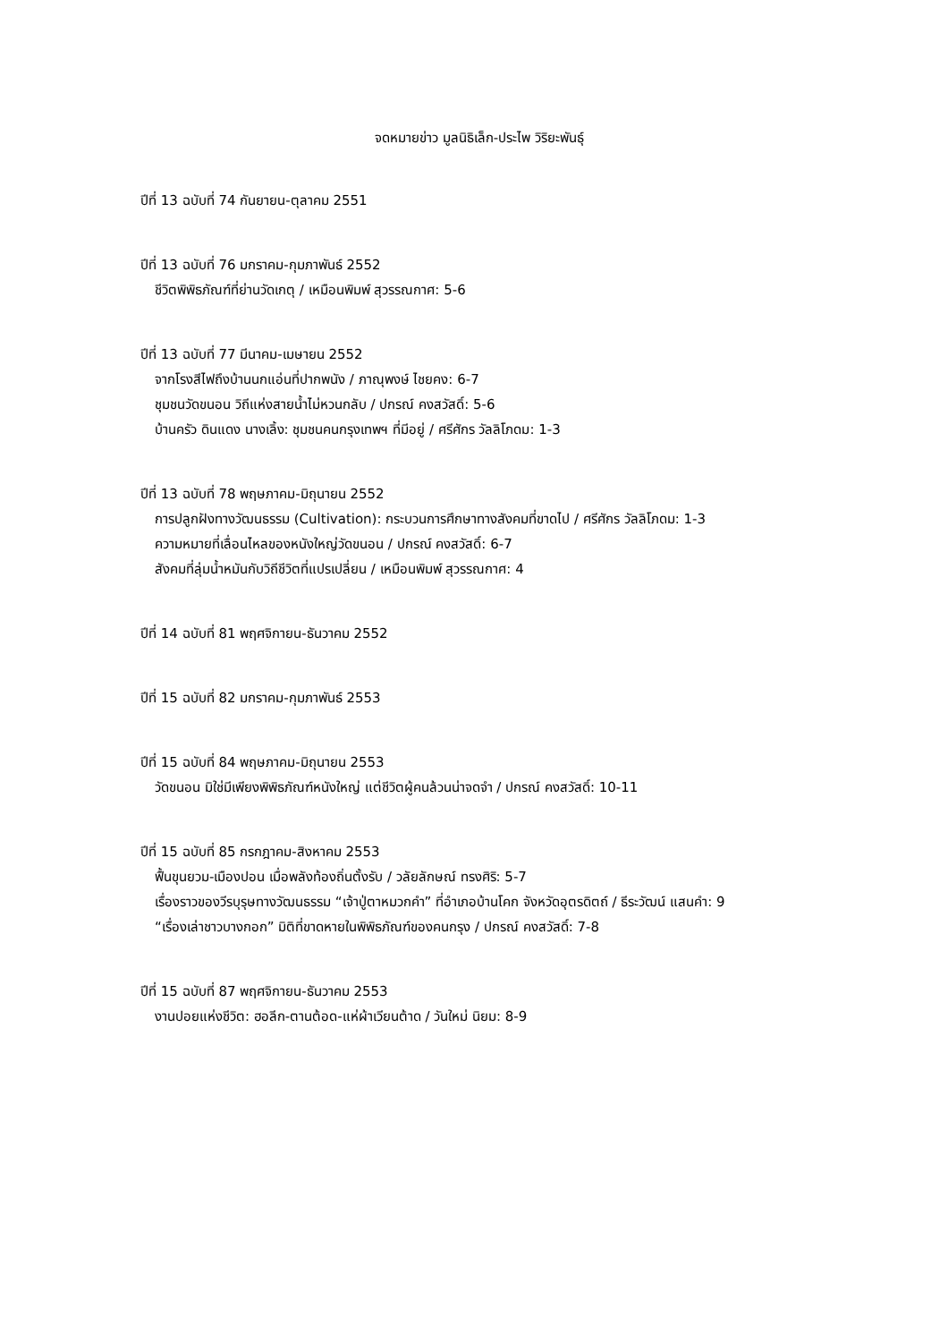จดหมายข่าว มูลนิธิเล็ก-ประไพ วิริยะพันธุ์
ปีที่ 13 ฉบับที่ 74 กันยายน-ตุลาคม 2551
ปีที่ 13 ฉบับที่ 76 มกราคม-กุมภาพันธ์ 2552
ชีวิตพิพิธภัณฑ์ที่ย่านวัดเกตุ / เหมือนพิมพ์ สุวรรณกาศ: 5-6
ปีที่ 13 ฉบับที่ 77 มีนาคม-เมษายน 2552
จากโรงสีไฟถึงบ้านนกแอ่นที่ปากพนัง / ภาณุพงษ์ ไชยคง: 6-7
ชุมชนวัดขนอน วิถีแห่งสายน้ำไม่หวนกลับ / ปกรณ์ คงสวัสดิ์: 5-6
บ้านครัว ดินแดง นางเลิ้ง: ชุมชนคนกรุงเทพฯ ที่มีอยู่ / ศรีศักร วัลลิโภดม: 1-3
ปีที่ 13 ฉบับที่ 78 พฤษภาคม-มิถุนายน 2552
การปลูกฝังทางวัฒนธรรม (Cultivation): กระบวนการศึกษาทางสังคมที่ขาดไป / ศรีศักร วัลลิโภดม: 1-3
ความหมายที่เลื่อนไหลของหนังใหญ่วัดขนอน / ปกรณ์ คงสวัสดิ์: 6-7
สังคมที่ลุ่มน้ำหมันกับวิถีชีวิตที่แปรเปลี่ยน / เหมือนพิมพ์ สุวรรณกาศ: 4
ปีที่ 14 ฉบับที่ 81 พฤศจิกายน-ธันวาคม 2552
ปีที่ 15 ฉบับที่ 82 มกราคม-กุมภาพันธ์ 2553
ปีที่ 15 ฉบับที่ 84 พฤษภาคม-มิถุนายน 2553
วัดขนอน มิใช่มีเพียงพิพิธภัณฑ์หนังใหญ่ แต่ชีวิตผู้คนล้วนน่าจดจำ / ปกรณ์ คงสวัสดิ์: 10-11
ปีที่ 15 ฉบับที่ 85 กรกฎาคม-สิงหาคม 2553
ฟื้นขุนยวม-เมืองปอน เมื่อพลังท้องถิ่นตั้งรับ / วลัยลักษณ์ ทรงศิริ: 5-7
เรื่องราวของวีรบุรุษทางวัฒนธรรม “เจ้าปู่ตาหมวกคำ” ที่อำเภอบ้านโคก จังหวัดอุตรดิตถ์ / ธีระวัฒน์ แสนคำ: 9
“เรื่องเล่าชาวบางกอก” มิติที่ขาดหายในพิพิธภัณฑ์ของคนกรุง / ปกรณ์ คงสวัสดิ์: 7-8
ปีที่ 15 ฉบับที่ 87 พฤศจิกายน-ธันวาคม 2553
งานปอยแห่งชีวิต: ฮอลีก-ตานต้อด-แห่ผ้าเวียนต้าด / วันใหม่ นิยม: 8-9